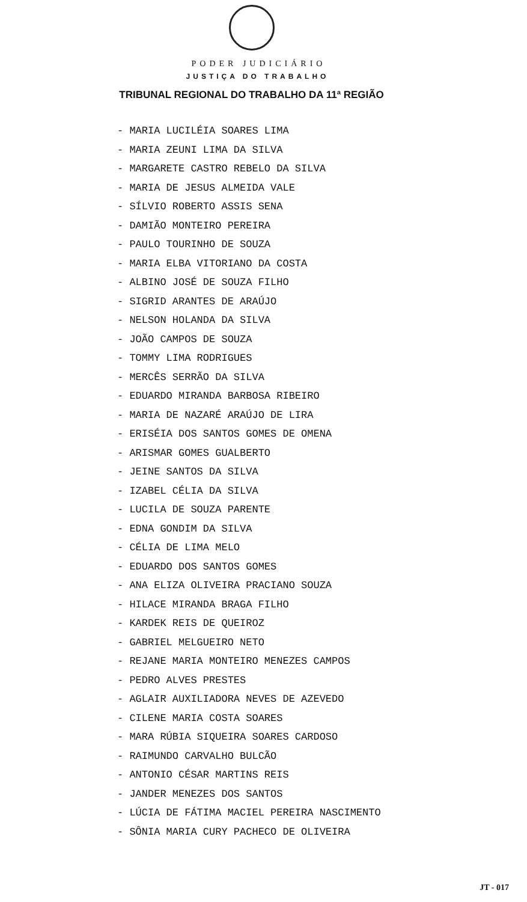PODER JUDICIÁRIO
JUSTIÇA DO TRABALHO
TRIBUNAL REGIONAL DO TRABALHO DA 11ª REGIÃO
- MARIA LUCILÉIA SOARES LIMA
- MARIA ZEUNI LIMA DA SILVA
- MARGARETE CASTRO REBELO DA SILVA
- MARIA DE JESUS ALMEIDA VALE
- SÍLVIO ROBERTO ASSIS SENA
- DAMIÃO MONTEIRO PEREIRA
- PAULO TOURINHO DE SOUZA
- MARIA ELBA VITORIANO DA COSTA
- ALBINO JOSÉ DE SOUZA FILHO
- SIGRID ARANTES DE ARAÚJO
- NELSON HOLANDA DA SILVA
- JOÃO CAMPOS DE SOUZA
- TOMMY LIMA RODRIGUES
- MERCÊS SERRÃO DA SILVA
- EDUARDO MIRANDA BARBOSA RIBEIRO
- MARIA DE NAZARÉ ARAÚJO DE LIRA
- ERISÉIA DOS SANTOS GOMES DE OMENA
- ARISMAR GOMES GUALBERTO
- JEINE SANTOS DA SILVA
- IZABEL CÉLIA DA SILVA
- LUCILA DE SOUZA PARENTE
- EDNA GONDIM DA SILVA
- CÉLIA DE LIMA MELO
- EDUARDO DOS SANTOS GOMES
- ANA ELIZA OLIVEIRA PRACIANO SOUZA
- HILACE MIRANDA BRAGA FILHO
- KARDEK REIS DE QUEIROZ
- GABRIEL MELGUEIRO NETO
- REJANE MARIA MONTEIRO MENEZES CAMPOS
- PEDRO ALVES PRESTES
- AGLAIR AUXILIADORA NEVES DE AZEVEDO
- CILENE MARIA COSTA SOARES
- MARA RÚBIA SIQUEIRA SOARES CARDOSO
- RAIMUNDO CARVALHO BULCÃO
- ANTONIO CÉSAR MARTINS REIS
- JANDER MENEZES DOS SANTOS
- LÚCIA DE FÁTIMA MACIEL PEREIRA NASCIMENTO
- SÔNIA MARIA CURY PACHECO DE OLIVEIRA
JT - 017